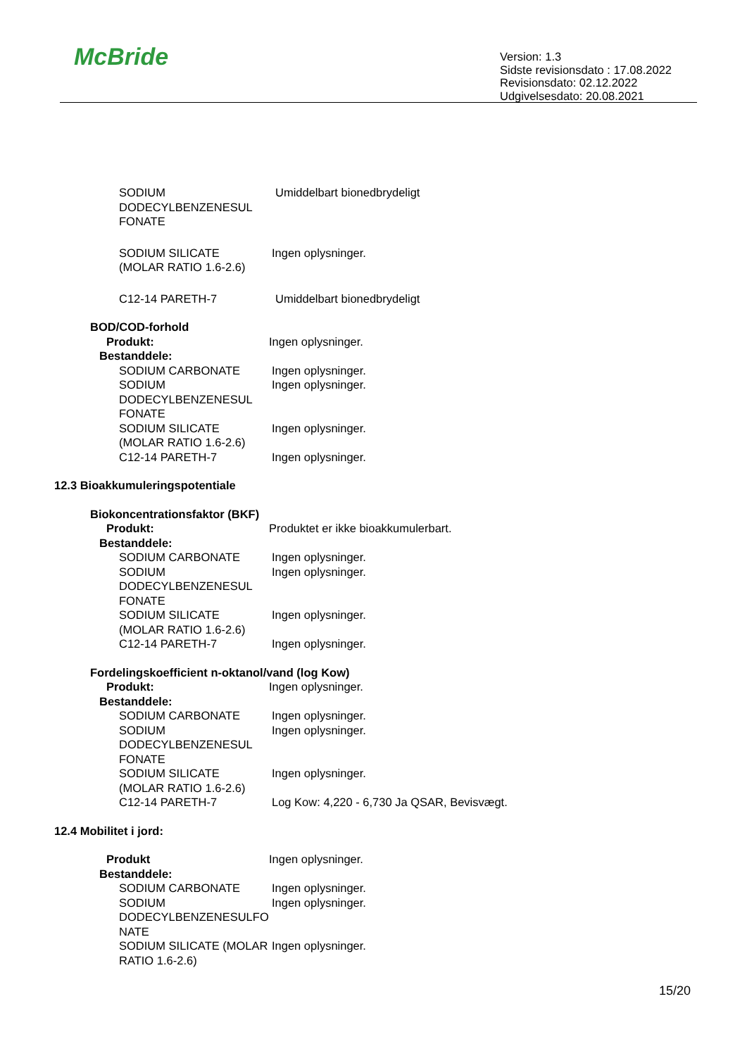McBride
Version: 1.3
Sidste revisionsdato : 17.08.2022
Revisionsdato: 02.12.2022
Udgivelsesdato: 20.08.2021
SODIUM
DODECYLBENZENESUL
FONATE
Umiddelbart bionedbrydeligt
SODIUM SILICATE
(MOLAR RATIO 1.6-2.6)
Ingen oplysninger.
C12-14 PARETH-7 Umiddelbart bionedbrydeligt
BOD/COD-forhold
Produkt: Ingen oplysninger.
Bestanddele:
SODIUM CARBONATE Ingen oplysninger.
SODIUM
DODECYLBENZENESUL
FONATE
Ingen oplysninger.
SODIUM SILICATE
(MOLAR RATIO 1.6-2.6)
Ingen oplysninger.
C12-14 PARETH-7 Ingen oplysninger.
12.3 Bioakkumuleringspotentiale
Biokoncentrationsfaktor (BKF)
Produkt: Produktet er ikke bioakkumulerbart.
Bestanddele:
SODIUM CARBONATE Ingen oplysninger.
SODIUM
DODECYLBENZENESUL
FONATE
Ingen oplysninger.
SODIUM SILICATE
(MOLAR RATIO 1.6-2.6)
Ingen oplysninger.
C12-14 PARETH-7 Ingen oplysninger.
Fordelingskoefficient n-oktanol/vand (log Kow)
Produkt: Ingen oplysninger.
Bestanddele:
SODIUM CARBONATE Ingen oplysninger.
SODIUM
DODECYLBENZENESUL
FONATE
Ingen oplysninger.
SODIUM SILICATE
(MOLAR RATIO 1.6-2.6)
Ingen oplysninger.
C12-14 PARETH-7 Log Kow: 4,220 - 6,730 Ja QSAR, Bevisvægt.
12.4 Mobilitet i jord:
Produkt Ingen oplysninger.
Bestanddele:
SODIUM CARBONATE Ingen oplysninger.
SODIUM
DODECYLBENZENESULFO
NATE
Ingen oplysninger.
SODIUM SILICATE (MOLAR
RATIO 1.6-2.6)
Ingen oplysninger.
15/20